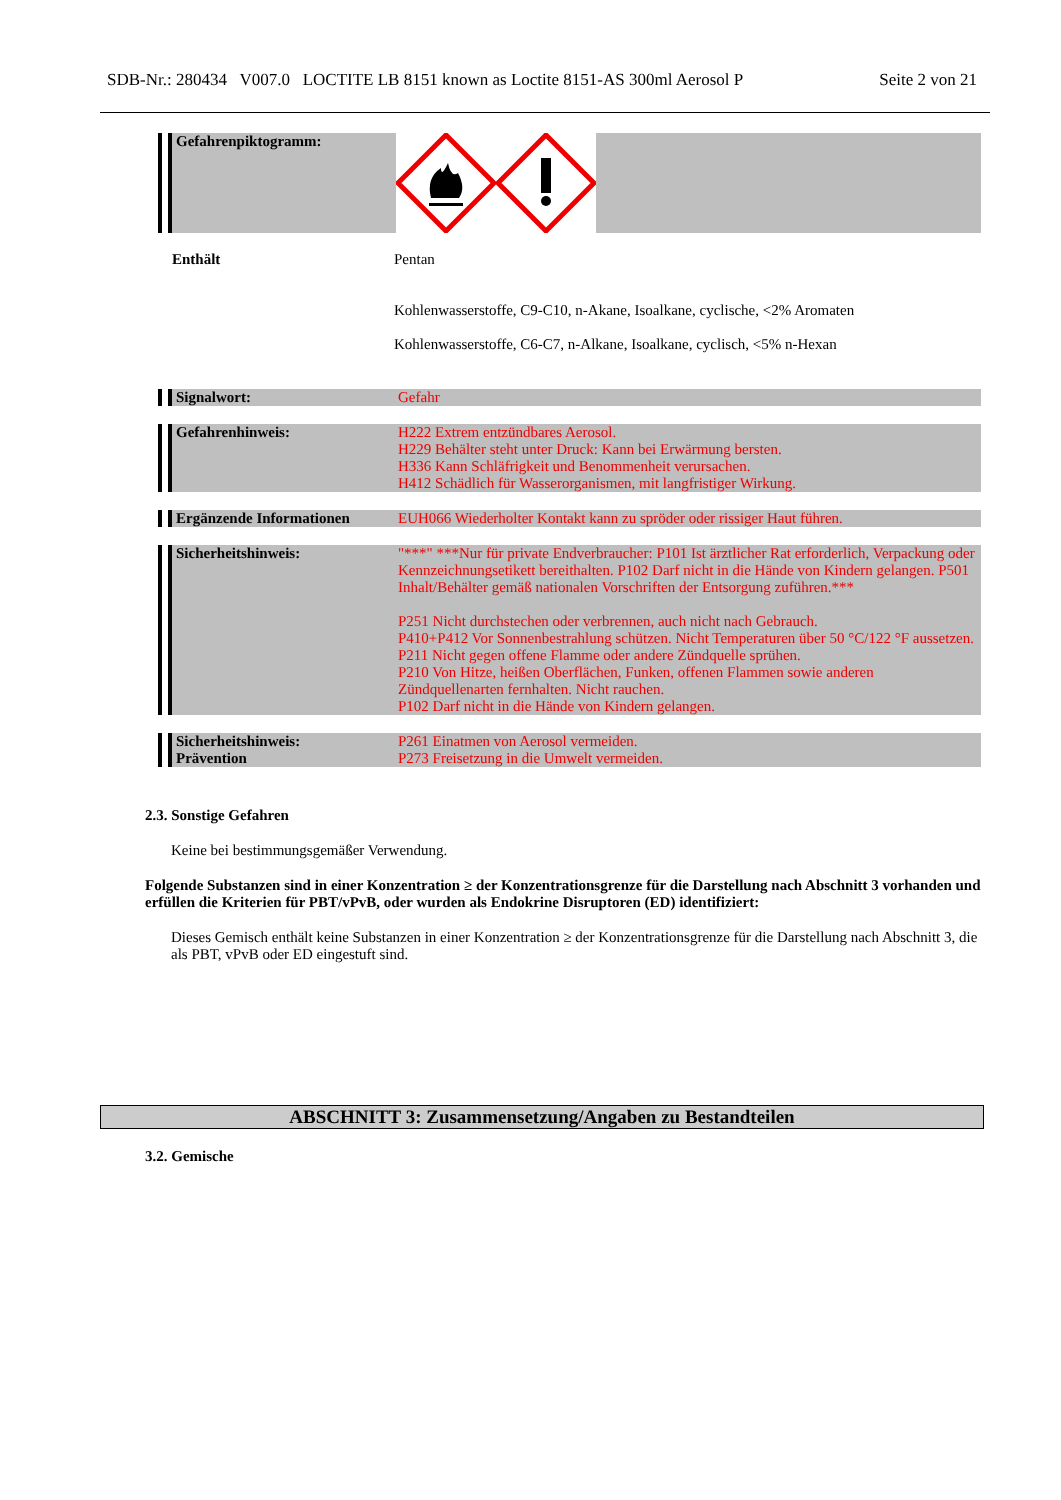SDB-Nr.: 280434 V007.0 LOCTITE LB 8151 known as Loctite 8151-AS 300ml Aerosol P Seite 2 von 21
Gefahrenpiktogramm:
Enthält Pentan
Kohlenwasserstoffe, C9-C10, n-Akane, Isoalkane, cyclische, <2% Aromaten
Kohlenwasserstoffe, C6-C7, n-Alkane, Isoalkane, cyclisch, <5% n-Hexan
Signalwort: Gefahr
Gefahrenhinweis: H222 Extrem entzündbares Aerosol.
H229 Behälter steht unter Druck: Kann bei Erwärmung bersten.
H336 Kann Schläfrigkeit und Benommenheit verursachen.
H412 Schädlich für Wasserorganismen, mit langfristiger Wirkung.
Ergänzende Informationen EUH066 Wiederholter Kontakt kann zu spröder oder rissiger Haut führen.
Sicherheitshinweis: "***" ***Nur für private Endverbraucher: P101 Ist ärztlicher Rat erforderlich, Verpackung oder Kennzeichnungsetikett bereithalten. P102 Darf nicht in die Hände von Kindern gelangen. P501 Inhalt/Behälter gemäß nationalen Vorschriften der Entsorgung zuführen.***
P251 Nicht durchstechen oder verbrennen, auch nicht nach Gebrauch.
P410+P412 Vor Sonnenbestrahlung schützen. Nicht Temperaturen über 50 °C/122 °F aussetzen.
P211 Nicht gegen offene Flamme oder andere Zündquelle sprühen.
P210 Von Hitze, heißen Oberflächen, Funken, offenen Flammen sowie anderen Zündquellenarten fernhalten. Nicht rauchen.
P102 Darf nicht in die Hände von Kindern gelangen.
Sicherheitshinweis:
Prävention
P261 Einatmen von Aerosol vermeiden.
P273 Freisetzung in die Umwelt vermeiden.
2.3. Sonstige Gefahren
Keine bei bestimmungsgemäßer Verwendung.
Folgende Substanzen sind in einer Konzentration ≥ der Konzentrationsgrenze für die Darstellung nach Abschnitt 3 vorhanden und erfüllen die Kriterien für PBT/vPvB, oder wurden als Endokrine Disruptoren (ED) identifiziert:
Dieses Gemisch enthält keine Substanzen in einer Konzentration ≥ der Konzentrationsgrenze für die Darstellung nach Abschnitt 3, die als PBT, vPvB oder ED eingestuft sind.
ABSCHNITT 3: Zusammensetzung/Angaben zu Bestandteilen
3.2. Gemische